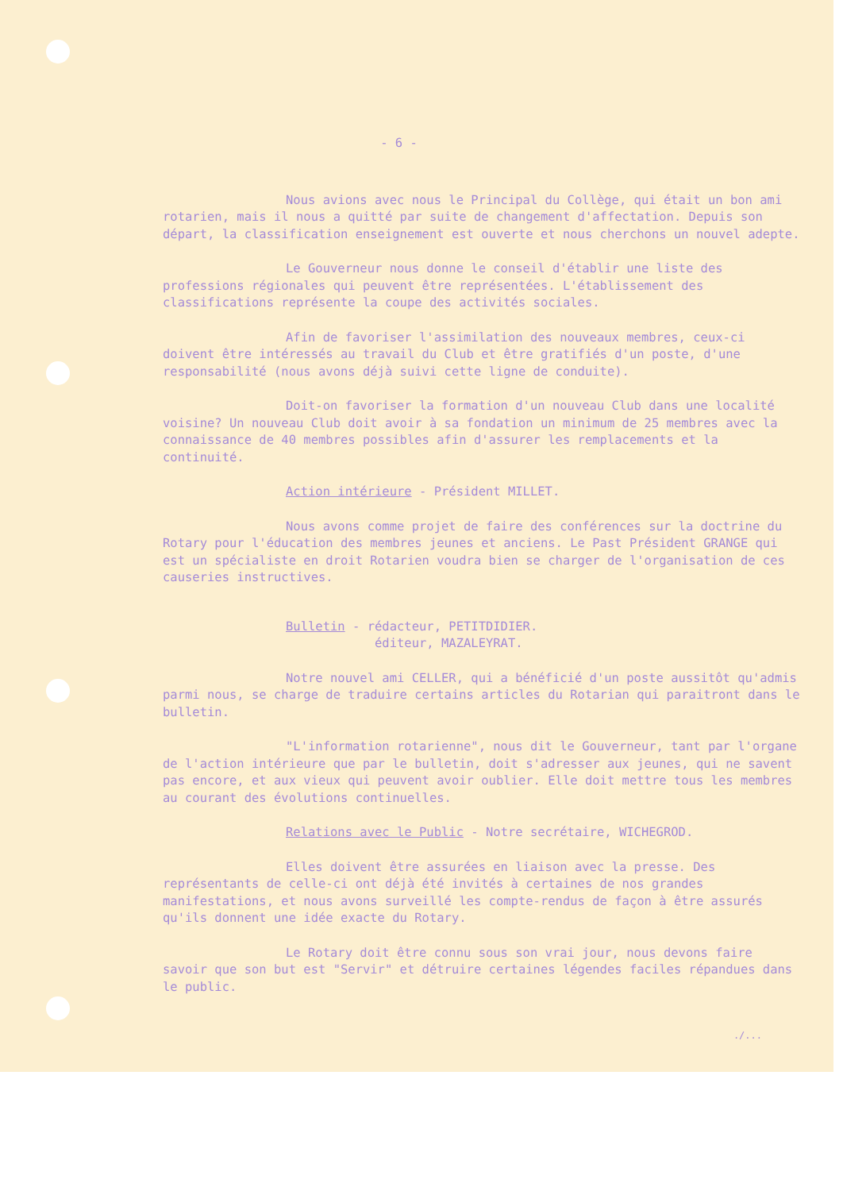- 6 -
Nous avions avec nous le Principal du Collège, qui était un bon ami rotarien, mais il nous a quitté par suite de changement d'affectation. Depuis son départ, la classification enseignement est ouverte et nous cherchons un nouvel adepte.
Le Gouverneur nous donne le conseil d'établir une liste des professions régionales qui peuvent être représentées. L'établissement des classifications représente la coupe des activités sociales.
Afin de favoriser l'assimilation des nouveaux membres, ceux-ci doivent être intéressés au travail du Club et être gratifiés d'un poste, d'une responsabilité (nous avons déjà suivi cette ligne de conduite).
Doit-on favoriser la formation d'un nouveau Club dans une localité voisine? Un nouveau Club doit avoir à sa fondation un minimum de 25 membres avec la connaissance de 40 membres possibles afin d'assurer les remplacements et la continuité.
Action intérieure - Président MILLET.
Nous avons comme projet de faire des conférences sur la doctrine du Rotary pour l'éducation des membres jeunes et anciens. Le Past Président GRANGE qui est un spécialiste en droit Rotarien voudra bien se charger de l'organisation de ces causeries instructives.
Bulletin - rédacteur, PETITDIDIER.
éditeur, MAZALEYRAT.
Notre nouvel ami CELLER, qui a bénéficié d'un poste aussitôt qu'admis parmi nous, se charge de traduire certains articles du Rotarian qui paraitront dans le bulletin.
"L'information rotarienne", nous dit le Gouverneur, tant par l'organe de l'action intérieure que par le bulletin, doit s'adresser aux jeunes, qui ne savent pas encore, et aux vieux qui peuvent avoir oublier. Elle doit mettre tous les membres au courant des évolutions continuelles.
Relations avec le Public - Notre secrétaire, WICHEGROD.
Elles doivent être assurées en liaison avec la presse. Des représentants de celle-ci ont déjà été invités à certaines de nos grandes manifestations, et nous avons surveillé les compte-rendus de façon à être assurés qu'ils donnent une idée exacte du Rotary.
Le Rotary doit être connu sous son vrai jour, nous devons faire savoir que son but est "Servir" et détruire certaines légendes faciles répandues dans le public.
./...